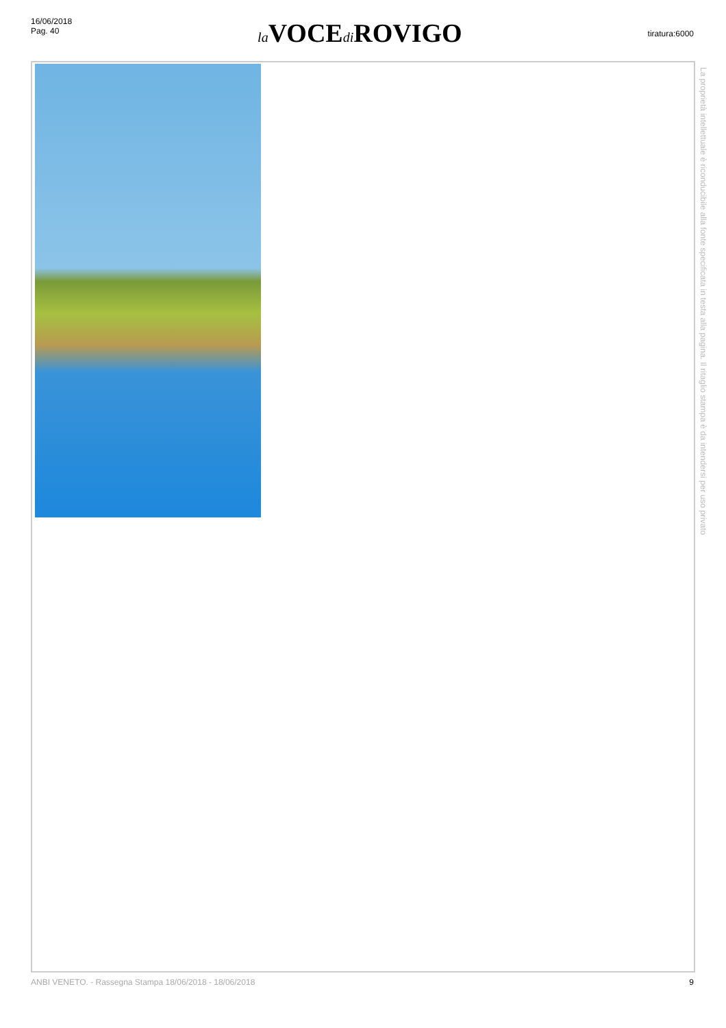16/06/2018
Pag. 40
la VOCEdi ROVIGO
tiratura:6000
La proprietà intellettuale è riconducibile alla fonte specificata in testa alla pagina. Il ritaglio stampa è da intendersi per uso privato
ANBI VENETO. - Rassegna Stampa 18/06/2018 - 18/06/2018 9